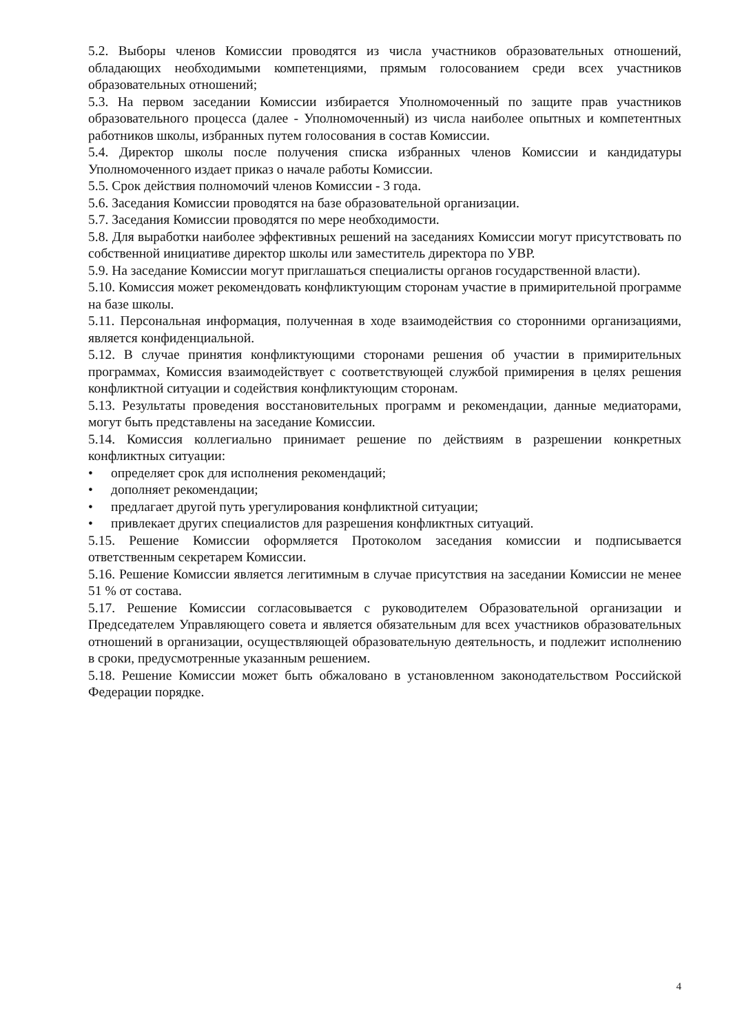5.2. Выборы членов Комиссии проводятся из числа участников образовательных отношений, обладающих необходимыми компетенциями, прямым голосованием среди всех участников образовательных отношений;
5.3. На первом заседании Комиссии избирается Уполномоченный по защите прав участников образовательного процесса (далее - Уполномоченный) из числа наиболее опытных и компетентных работников школы, избранных путем голосования в состав Комиссии.
5.4. Директор школы после получения списка избранных членов Комиссии и кандидатуры Уполномоченного издает приказ о начале работы Комиссии.
5.5. Срок действия полномочий членов Комиссии - 3 года.
5.6. Заседания Комиссии проводятся на базе образовательной организации.
5.7. Заседания Комиссии проводятся по мере необходимости.
5.8. Для выработки наиболее эффективных решений на заседаниях Комиссии могут присутствовать по собственной инициативе директор школы или заместитель директора по УВР.
5.9. На заседание Комиссии могут приглашаться специалисты органов государственной власти).
5.10. Комиссия может рекомендовать конфликтующим сторонам участие в примирительной программе на базе школы.
5.11. Персональная информация, полученная в ходе взаимодействия со сторонними организациями, является конфиденциальной.
5.12. В случае принятия конфликтующими сторонами решения об участии в примирительных программах, Комиссия взаимодействует с соответствующей службой примирения в целях решения конфликтной ситуации и содействия конфликтующим сторонам.
5.13. Результаты проведения восстановительных программ и рекомендации, данные медиаторами, могут быть представлены на заседание Комиссии.
5.14. Комиссия коллегиально принимает решение по действиям в разрешении конкретных конфликтных ситуации:
• определяет срок для исполнения рекомендаций;
• дополняет рекомендации;
• предлагает другой путь урегулирования конфликтной ситуации;
• привлекает других специалистов для разрешения конфликтных ситуаций.
5.15. Решение Комиссии оформляется Протоколом заседания комиссии и подписывается ответственным секретарем Комиссии.
5.16. Решение Комиссии является легитимным в случае присутствия на заседании Комиссии не менее 51 % от состава.
5.17. Решение Комиссии согласовывается с руководителем Образовательной организации и Председателем Управляющего совета и является обязательным для всех участников образовательных отношений в организации, осуществляющей образовательную деятельность, и подлежит исполнению в сроки, предусмотренные указанным решением.
5.18. Решение Комиссии может быть обжаловано в установленном законодательством Российской Федерации порядке.
4